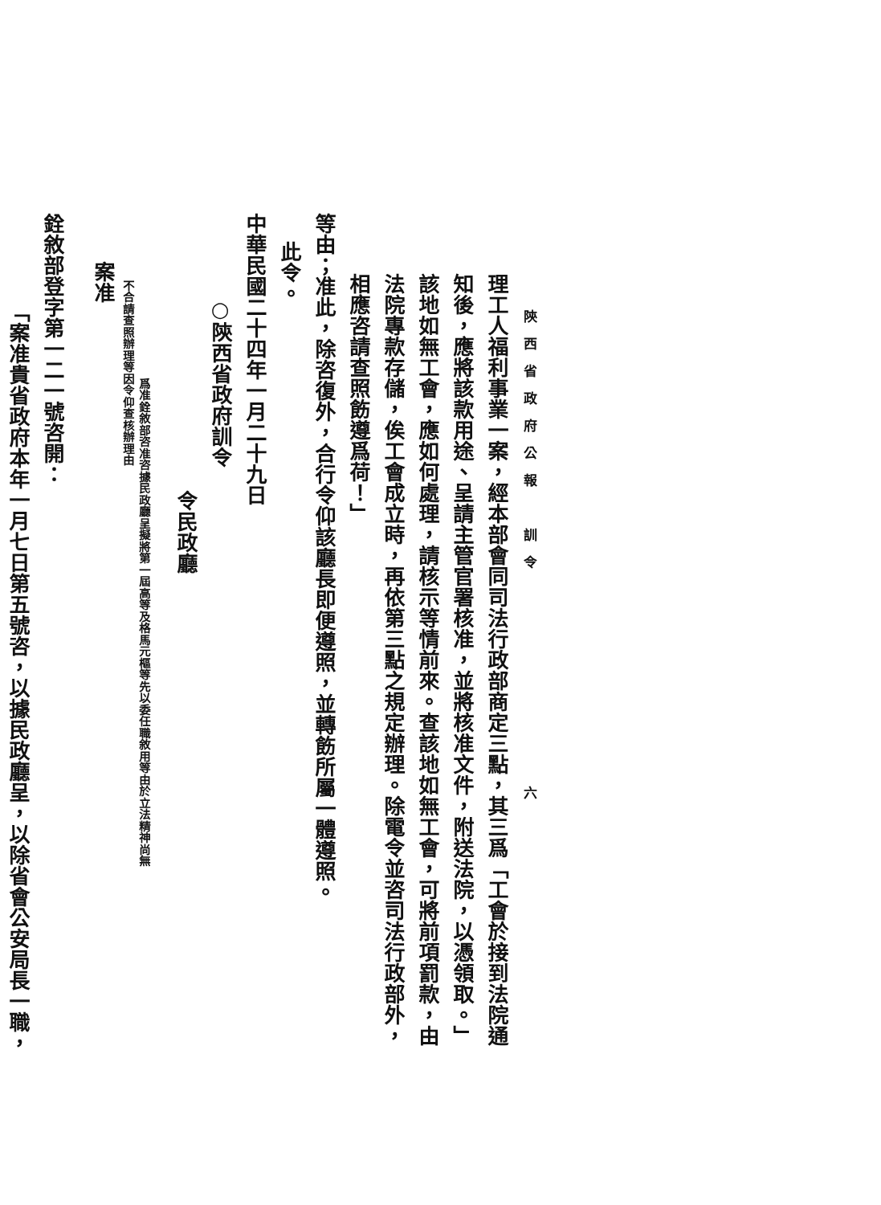陝西省政府公報　訓令 六
理工人福利事業一案，經本部會同司法行政部商定三點，其三爲「工會於接到法院通
知後，應將該款用途、呈請主管官署核准，並將核准文件，附送法院，以憑領取。」
該地如無工會，應如何處理，請核示等情前來。查該地如無工會，可將前項罰款，由
法院專款存儲，俟工會成立時，再依第三點之規定辦理。除電令並咨司法行政部外，
相應咨請查照飭遵爲荷！」
等由；准此，除咨復外，合行令仰該廳長即便遵照，並轉飭所屬一體遵照。
此令。
中華民國二十四年一月二十九日
○陝西省政府訓令
令民政廳
爲准銓敘部咨准咨據民政廳呈擬將第一屆高等及格馬元樞等先以委任職敘用等由於立法精神尚無
不合請查照辦理等因令仰查核辦理由
案准
銓敘部登字第一二一號咨開：
「案准貴省政府本年一月七日第五號咨，以據民政廳呈，以除省會公安局長一職，